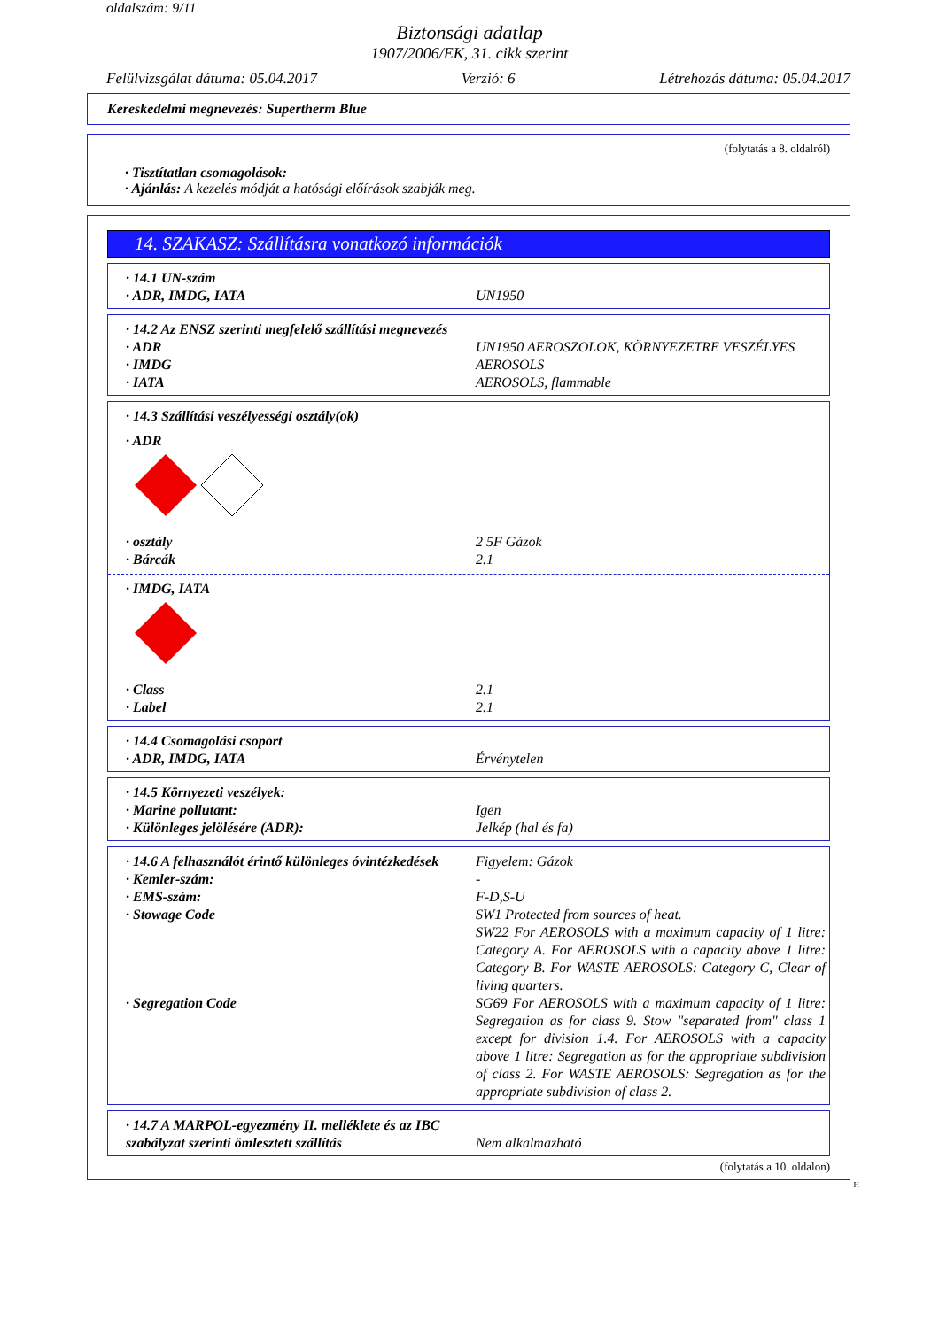oldalszám: 9/11
Biztonsági adatlap
1907/2006/EK, 31. cikk szerint
Felülvizsgálat dátuma: 05.04.2017 Verzió: 6 Létrehozás dátuma: 05.04.2017
Kereskedelmi megnevezés: Supertherm Blue
(folytatás a 8. oldalról)
· Tisztítatlan csomagolások:
· Ajánlás: A kezelés módját a hatósági előírások szabják meg.
14. SZAKASZ: Szállításra vonatkozó információk
· 14.1 UN-szám
· ADR, IMDG, IATA UN1950
· 14.2 Az ENSZ szerinti megfelelő szállítási megnevezés
· ADR UN1950 AEROSZOLOK, KÖRNYEZETRE VESZÉLYES
· IMDG AEROSOLS
· IATA AEROSOLS, flammable
· 14.3 Szállítási veszélyességi osztály(ok)
· ADR
· osztály 2 5F Gázok
· Bárcák 2.1
· IMDG, IATA
· Class 2.1
· Label 2.1
· 14.4 Csomagolási csoport
· ADR, IMDG, IATA Érvénytelen
· 14.5 Környezeti veszélyek:
· Marine pollutant: Igen
· Különleges jelölésére (ADR): Jelkép (hal és fa)
· 14.6 A felhasználót érintő különleges óvintézkedések Figyelem: Gázok
· Kemler-szám: -
· EMS-szám: F-D,S-U
· Stowage Code SW1 Protected from sources of heat.
SW22 For AEROSOLS with a maximum capacity of 1 litre: Category A. For AEROSOLS with a capacity above 1 litre: Category B. For WASTE AEROSOLS: Category C, Clear of living quarters.
· Segregation Code SG69 For AEROSOLS with a maximum capacity of 1 litre: Segregation as for class 9. Stow "separated from" class 1 except for division 1.4. For AEROSOLS with a capacity above 1 litre: Segregation as for the appropriate subdivision of class 2. For WASTE AEROSOLS: Segregation as for the appropriate subdivision of class 2.
· 14.7 A MARPOL-egyezmény II. melléklete és az IBC szabályzat szerinti ömlesztett szállítás Nem alkalmazható
(folytatás a 10. oldalon)
H